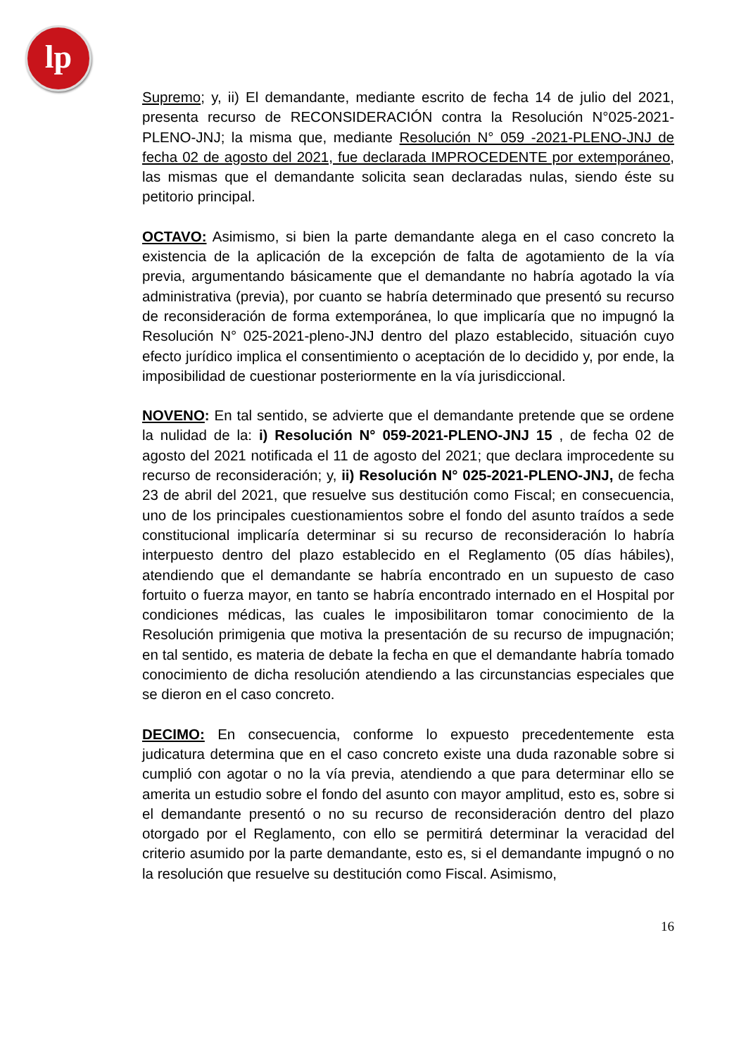lp
Supremo; y, ii) El demandante, mediante escrito de fecha 14 de julio del 2021, presenta recurso de RECONSIDERACIÓN contra la Resolución N°025-2021-PLENO-JNJ; la misma que, mediante Resolución N° 059 -2021-PLENO-JNJ de fecha 02 de agosto del 2021, fue declarada IMPROCEDENTE por extemporáneo, las mismas que el demandante solicita sean declaradas nulas, siendo éste su petitorio principal.
OCTAVO: Asimismo, si bien la parte demandante alega en el caso concreto la existencia de la aplicación de la excepción de falta de agotamiento de la vía previa, argumentando básicamente que el demandante no habría agotado la vía administrativa (previa), por cuanto se habría determinado que presentó su recurso de reconsideración de forma extemporánea, lo que implicaría que no impugnó la Resolución N° 025-2021-pleno-JNJ dentro del plazo establecido, situación cuyo efecto jurídico implica el consentimiento o aceptación de lo decidido y, por ende, la imposibilidad de cuestionar posteriormente en la vía jurisdiccional.
NOVENO: En tal sentido, se advierte que el demandante pretende que se ordene la nulidad de la: i) Resolución N° 059-2021-PLENO-JNJ 15 , de fecha 02 de agosto del 2021 notificada el 11 de agosto del 2021; que declara improcedente su recurso de reconsideración; y, ii) Resolución N° 025-2021-PLENO-JNJ, de fecha 23 de abril del 2021, que resuelve sus destitución como Fiscal; en consecuencia, uno de los principales cuestionamientos sobre el fondo del asunto traídos a sede constitucional implicaría determinar si su recurso de reconsideración lo habría interpuesto dentro del plazo establecido en el Reglamento (05 días hábiles), atendiendo que el demandante se habría encontrado en un supuesto de caso fortuito o fuerza mayor, en tanto se habría encontrado internado en el Hospital por condiciones médicas, las cuales le imposibilitaron tomar conocimiento de la Resolución primigenia que motiva la presentación de su recurso de impugnación; en tal sentido, es materia de debate la fecha en que el demandante habría tomado conocimiento de dicha resolución atendiendo a las circunstancias especiales que se dieron en el caso concreto.
DECIMO: En consecuencia, conforme lo expuesto precedentemente esta judicatura determina que en el caso concreto existe una duda razonable sobre si cumplió con agotar o no la vía previa, atendiendo a que para determinar ello se amerita un estudio sobre el fondo del asunto con mayor amplitud, esto es, sobre si el demandante presentó o no su recurso de reconsideración dentro del plazo otorgado por el Reglamento, con ello se permitirá determinar la veracidad del criterio asumido por la parte demandante, esto es, si el demandante impugnó o no la resolución que resuelve su destitución como Fiscal. Asimismo,
16